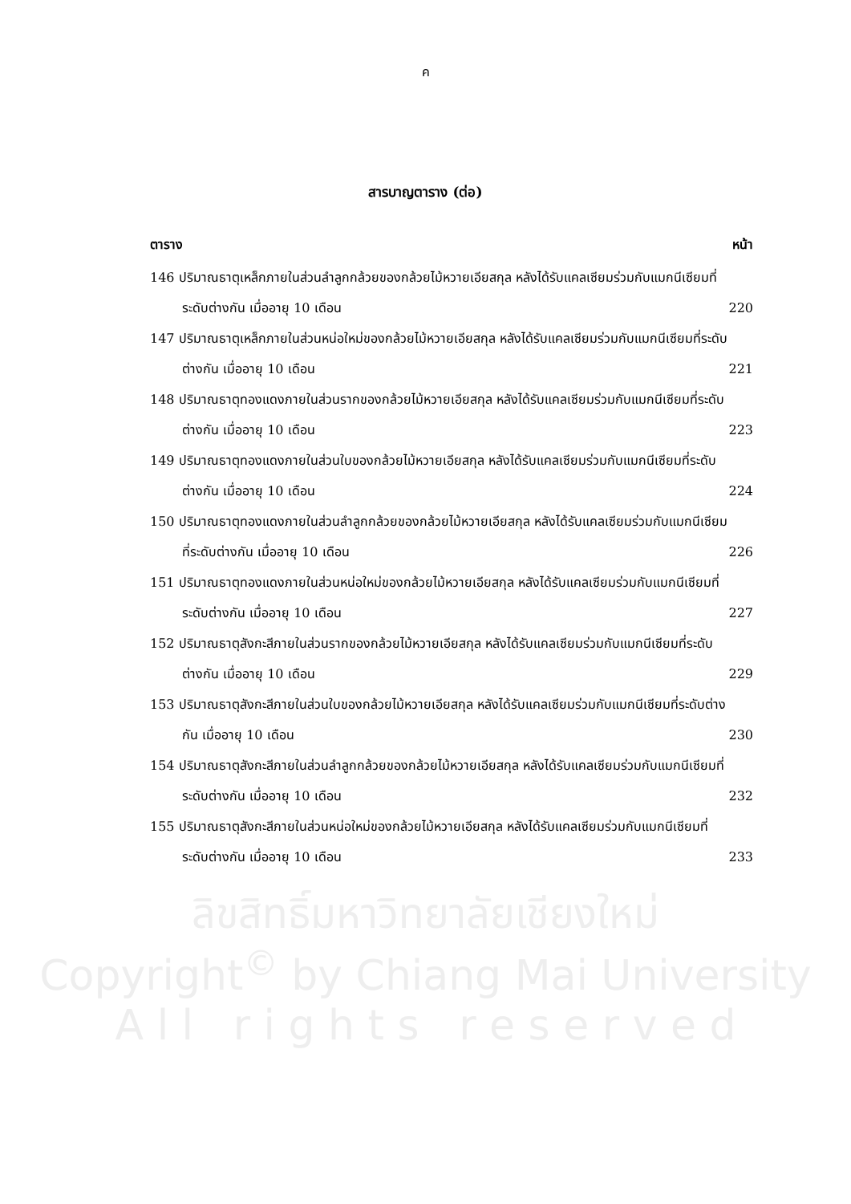ค
สารบาญตาราง (ต่อ)
ตาราง หน้า
146 ปริมาณธาตุเหล็กภายในส่วนลำลูกกล้วยของกล้วยไม้หวายเอียสกุล หลังได้รับแคลเซียมร่วมกับแมกนีเซียมที่ระดับต่างกัน เมื่ออายุ 10 เดือน
220
147 ปริมาณธาตุเหล็กภายในส่วนหน่อใหม่ของกล้วยไม้หวายเอียสกุล หลังได้รับแคลเซียมร่วมกับแมกนีเซียมที่ระดับต่างกัน เมื่ออายุ 10 เดือน
221
148 ปริมาณธาตุทองแดงภายในส่วนรากของกล้วยไม้หวายเอียสกุล หลังได้รับแคลเซียมร่วมกับแมกนีเซียมที่ระดับต่างกัน เมื่ออายุ 10 เดือน
223
149 ปริมาณธาตุทองแดงภายในส่วนใบของกล้วยไม้หวายเอียสกุล หลังได้รับแคลเซียมร่วมกับแมกนีเซียมที่ระดับต่างกัน เมื่ออายุ 10 เดือน
224
150 ปริมาณธาตุทองแดงภายในส่วนลำลูกกล้วยของกล้วยไม้หวายเอียสกุล หลังได้รับแคลเซียมร่วมกับแมกนีเซียมที่ระดับต่างกัน เมื่ออายุ 10 เดือน
226
151 ปริมาณธาตุทองแดงภายในส่วนหน่อใหม่ของกล้วยไม้หวายเอียสกุล หลังได้รับแคลเซียมร่วมกับแมกนีเซียมที่ระดับต่างกัน เมื่ออายุ 10 เดือน
227
152 ปริมาณธาตุสังกะสีภายในส่วนรากของกล้วยไม้หวายเอียสกุล หลังได้รับแคลเซียมร่วมกับแมกนีเซียมที่ระดับต่างกัน เมื่ออายุ 10 เดือน
229
153 ปริมาณธาตุสังกะสีภายในส่วนใบของกล้วยไม้หวายเอียสกุล หลังได้รับแคลเซียมร่วมกับแมกนีเซียมที่ระดับต่างกัน เมื่ออายุ 10 เดือน
230
154 ปริมาณธาตุสังกะสีภายในส่วนลำลูกกล้วยของกล้วยไม้หวายเอียสกุล หลังได้รับแคลเซียมร่วมกับแมกนีเซียมที่ระดับต่างกัน เมื่ออายุ 10 เดือน
232
155 ปริมาณธาตุสังกะสีภายในส่วนหน่อใหม่ของกล้วยไม้หวายเอียสกุล หลังได้รับแคลเซียมร่วมกับแมกนีเซียมที่ระดับต่างกัน เมื่ออายุ 10 เดือน
233
ลิขสิทธิ์มหาวิทยาลัยเชียงใหม่
Copyright<sup>©</sup> by Chiang Mai University
A l l r i g h t s r e s e r v e d